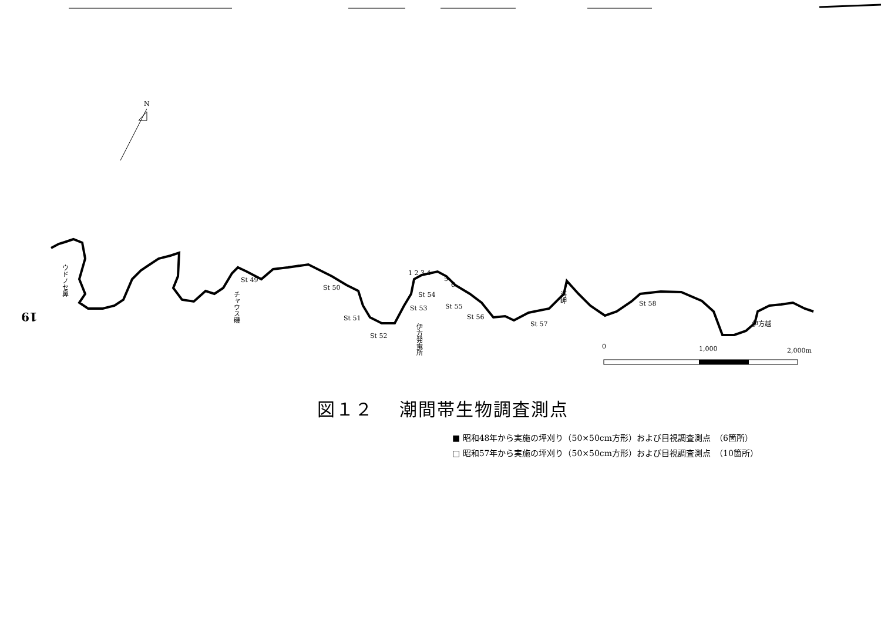N
St 49
St 50
St 51
St 52
St 53
St 54
St 55
St 56
St 57
St 58
1 2 3 4
5
6
0
1,000
2,000m
ウドノセ鼻
チャウス磯
伊方発電所
海岬
伊方越
19
図１２　 潮間帯生物調査測点
■ 昭和48年から実施の坪刈り（50×50cm方形）および目視調査測点　（6箇所）
□ 昭和57年から実施の坪刈り（50×50cm方形）および目視調査測点　（10箇所）